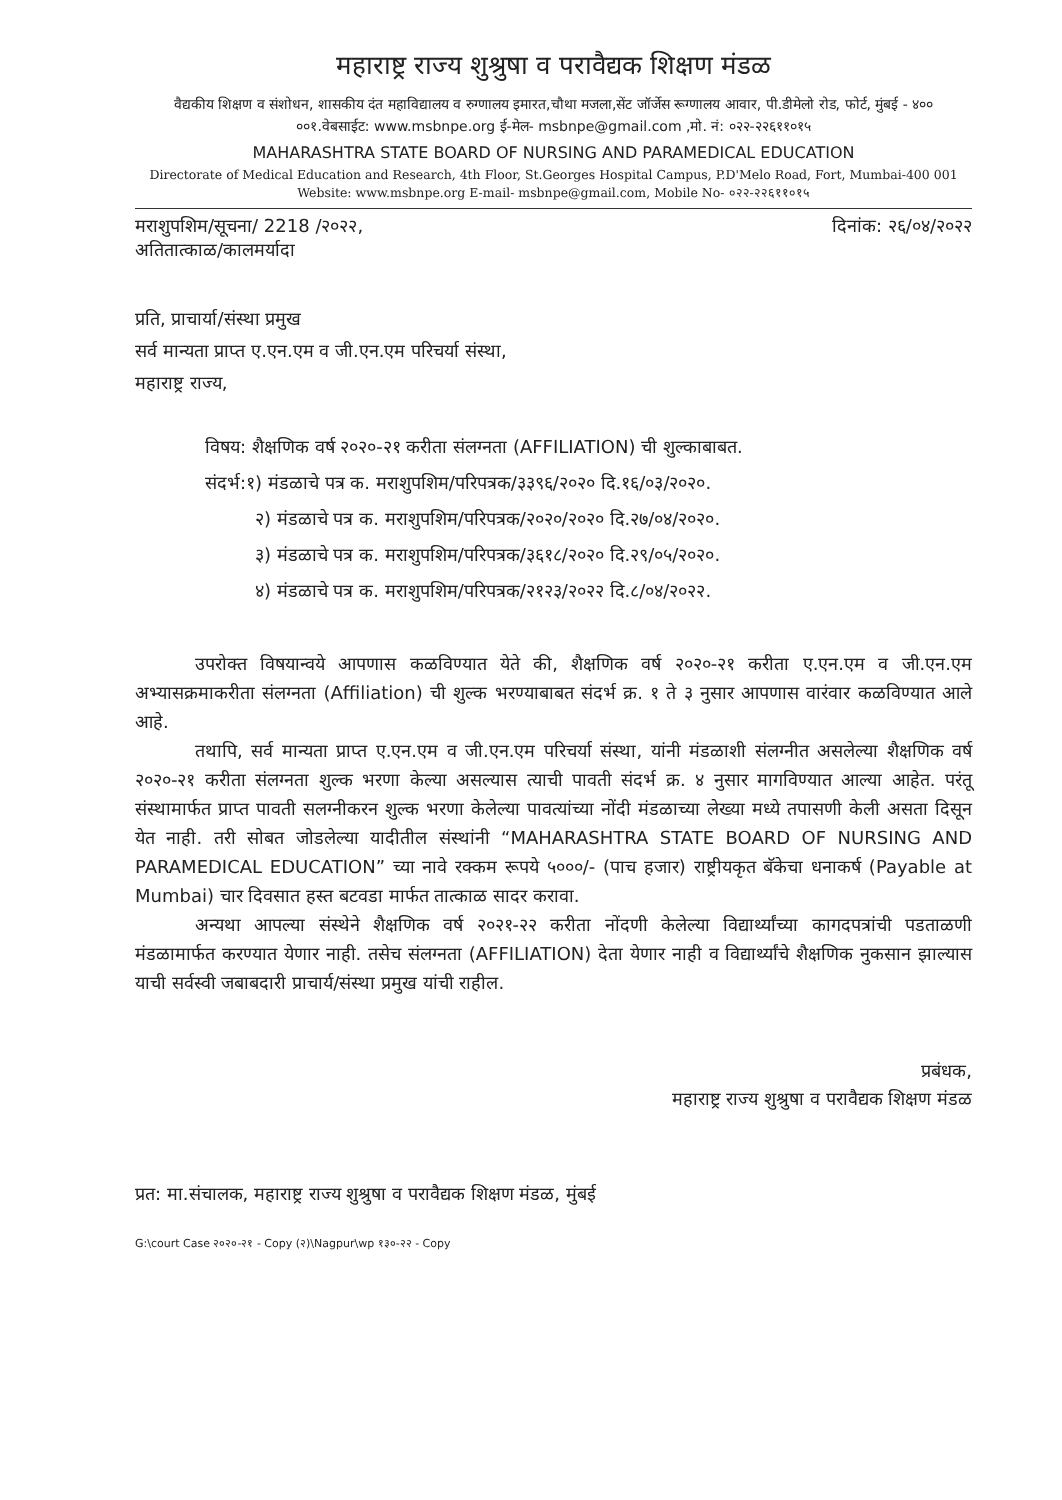महाराष्ट्र राज्य शुश्रुषा व परावैद्यक शिक्षण मंडळ
वैद्यकीय शिक्षण व संशोधन, शासकीय दंत महाविद्यालय व रुग्णालय इमारत,चौथा मजला,सेंट जॉर्जेस रूग्णालय आवार, पी.डीमेलो रोड, फोर्ट, मुंबई - ४०० ००१.वेबसाईट: www.msbnpe.org ई-मेल- msbnpe@gmail.com ,मो. नं: ०२२-२२६११०१५
MAHARASHTRA STATE BOARD OF NURSING AND PARAMEDICAL EDUCATION
Directorate of Medical Education and Research, 4th Floor, St.Georges Hospital Campus, P.D'Melo Road, Fort, Mumbai-400 001
Website: www.msbnpe.org E-mail- msbnpe@gmail.com, Mobile No- ०२२-२२६११०१५
मराशुपशिम/सूचना/ 2218 /२०२२, दिनांक: २६/०४/२०२२
अतितात्काळ/कालमर्यादा
प्रति, प्राचार्या/संस्था प्रमुख
सर्व मान्यता प्राप्त ए.एन.एम व जी.एन.एम परिचर्या संस्था,
महाराष्ट्र राज्य,
विषय: शैक्षणिक वर्ष २०२०-२१ करीता संलग्नता (AFFILIATION) ची शुल्काबाबत.
संदर्भ:१) मंडळाचे पत्र क. मराशुपशिम/परिपत्रक/३३९६/२०२० दि.१६/०३/२०२०.
२) मंडळाचे पत्र क. मराशुपशिम/परिपत्रक/२०२०/२०२० दि.२७/०४/२०२०.
३) मंडळाचे पत्र क. मराशुपशिम/परिपत्रक/३६१८/२०२० दि.२९/०५/२०२०.
४) मंडळाचे पत्र क. मराशुपशिम/परिपत्रक/२१२३/२०२२ दि.८/०४/२०२२.
उपरोक्त विषयान्वये आपणास कळविण्यात येते की, शैक्षणिक वर्ष २०२०-२१ करीता ए.एन.एम व जी.एन.एम अभ्यासक्रमाकरीता संलग्नता (Affiliation) ची शुल्क भरण्याबाबत संदर्भ क्र. १ ते ३ नुसार आपणास वारंवार कळविण्यात आले आहे.
तथापि, सर्व मान्यता प्राप्त ए.एन.एम व जी.एन.एम परिचर्या संस्था, यांनी मंडळाशी संलग्नीत असलेल्या शैक्षणिक वर्ष २०२०-२१ करीता संलग्नता शुल्क भरणा केल्या असल्यास त्याची पावती संदर्भ क्र. ४ नुसार मागविण्यात आल्या आहेत. परंतू संस्थामार्फत प्राप्त पावती सलग्नीकरन शुल्क भरणा केलेल्या पावत्यांच्या नोंदी मंडळाच्या लेख्या मध्ये तपासणी केली असता दिसून येत नाही. तरी सोबत जोडलेल्या यादीतील संस्थांनी “MAHARASHTRA STATE BOARD OF NURSING AND PARAMEDICAL EDUCATION” च्या नावे रक्कम रूपये ५०००/- (पाच हजार) राष्ट्रीयकृत बॅकेचा धनाकर्ष (Payable at Mumbai) चार दिवसात हस्त बटवडा मार्फत तात्काळ सादर करावा.
अन्यथा आपल्या संस्थेने शैक्षणिक वर्ष २०२१-२२ करीता नोंदणी केलेल्या विद्यार्थ्यांच्या कागदपत्रांची पडताळणी मंडळामार्फत करण्यात येणार नाही. तसेच संलग्नता (AFFILIATION) देता येणार नाही व विद्यार्थ्यांचे शैक्षणिक नुकसान झाल्यास याची सर्वस्वी जबाबदारी प्राचार्य/संस्था प्रमुख यांची राहील.
प्रबंधक,
महाराष्ट्र राज्य शुश्रुषा व परावैद्यक शिक्षण मंडळ
प्रत: मा.संचालक, महाराष्ट्र राज्य शुश्रुषा व परावैद्यक शिक्षण मंडळ, मुंबई
G:\court Case २०२०-२१ - Copy (२)\Nagpur\wp १३०-२२ - Copy